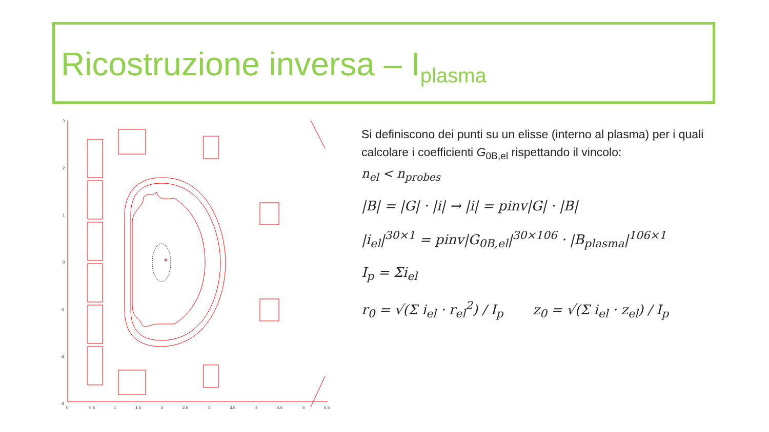Ricostruzione inversa – I<sub>plasma</sub>
*
3
2
1
0
-1
-2
-3
0
0.5
1
1.5
2
2.5
3
3.5
4
4.5
5
5.5
Si definiscono dei punti su un elisse (interno al plasma) per i quali calcolare i coefficienti G<sub>0B,el</sub> rispettando il vincolo:
n<sub>el</sub> < n<sub>probes</sub>
|B| = |G| · |i| → |i| = pinv|G| · |B|
|i<sub>el</sub>|<sup>30×1</sup> = pinv|G<sub>0B,el</sub>|<sup>30×106</sup> · |B<sub>plasma</sub>|<sup>106×1</sup>
I<sub>p</sub> = Σi<sub>el</sub>
r<sub>0</sub> = √(Σ i<sub>el</sub> · r<sub>el</sub><sup>2</sup>) / I<sub>p</sub> z<sub>0</sub> = √(Σ i<sub>el</sub> · z<sub>el</sub>) / I<sub>p</sub>